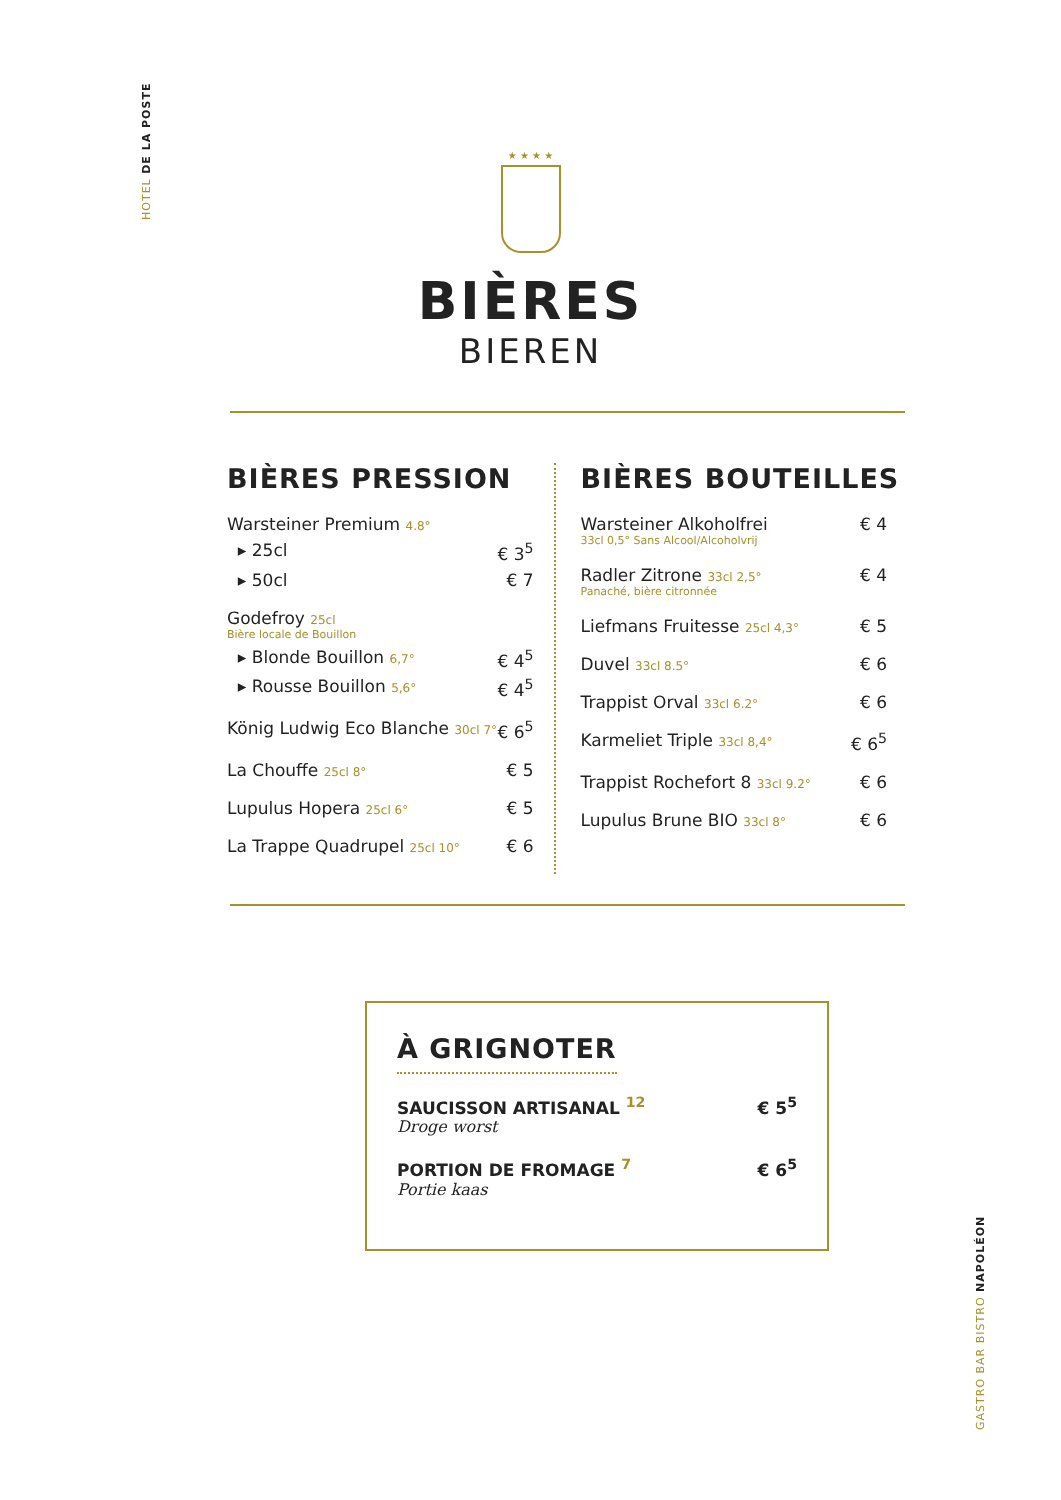HOTEL DE LA POSTE
★ ★ ★ ★
BIÈRES
BIEREN
BIÈRES PRESSION
Warsteiner Premium 4.8°
▸ 25cl € 3<sup>5</sup>
▸ 50cl € 7
Godefroy 25cl
Bière locale de Bouillon
▸ Blonde Bouillon 6,7° € 4<sup>5</sup>
▸ Rousse Bouillon 5,6° € 4<sup>5</sup>
König Ludwig Eco Blanche 30cl 7° € 6<sup>5</sup>
La Chouffe 25cl 8° € 5
Lupulus Hopera 25cl 6° € 5
La Trappe Quadrupel 25cl 10° € 6
BIÈRES BOUTEILLES
Warsteiner Alkoholfrei € 4
33cl 0,5° Sans Alcool/Alcoholvrij
Radler Zitrone 33cl 2,5° € 4
Panaché, bière citronnée
Liefmans Fruitesse 25cl 4,3° € 5
Duvel 33cl 8.5° € 6
Trappist Orval 33cl 6.2° € 6
Karmeliet Triple 33cl 8,4° € 6<sup>5</sup>
Trappist Rochefort 8 33cl 9.2° € 6
Lupulus Brune BIO 33cl 8° € 6
À GRIGNOTER
SAUCISSON ARTISANAL <sup>12</sup> € 5<sup>5</sup>
Droge worst
PORTION DE FROMAGE <sup>7</sup> € 6<sup>5</sup>
Portie kaas
GASTRO BAR BISTRO NAPOLÉON